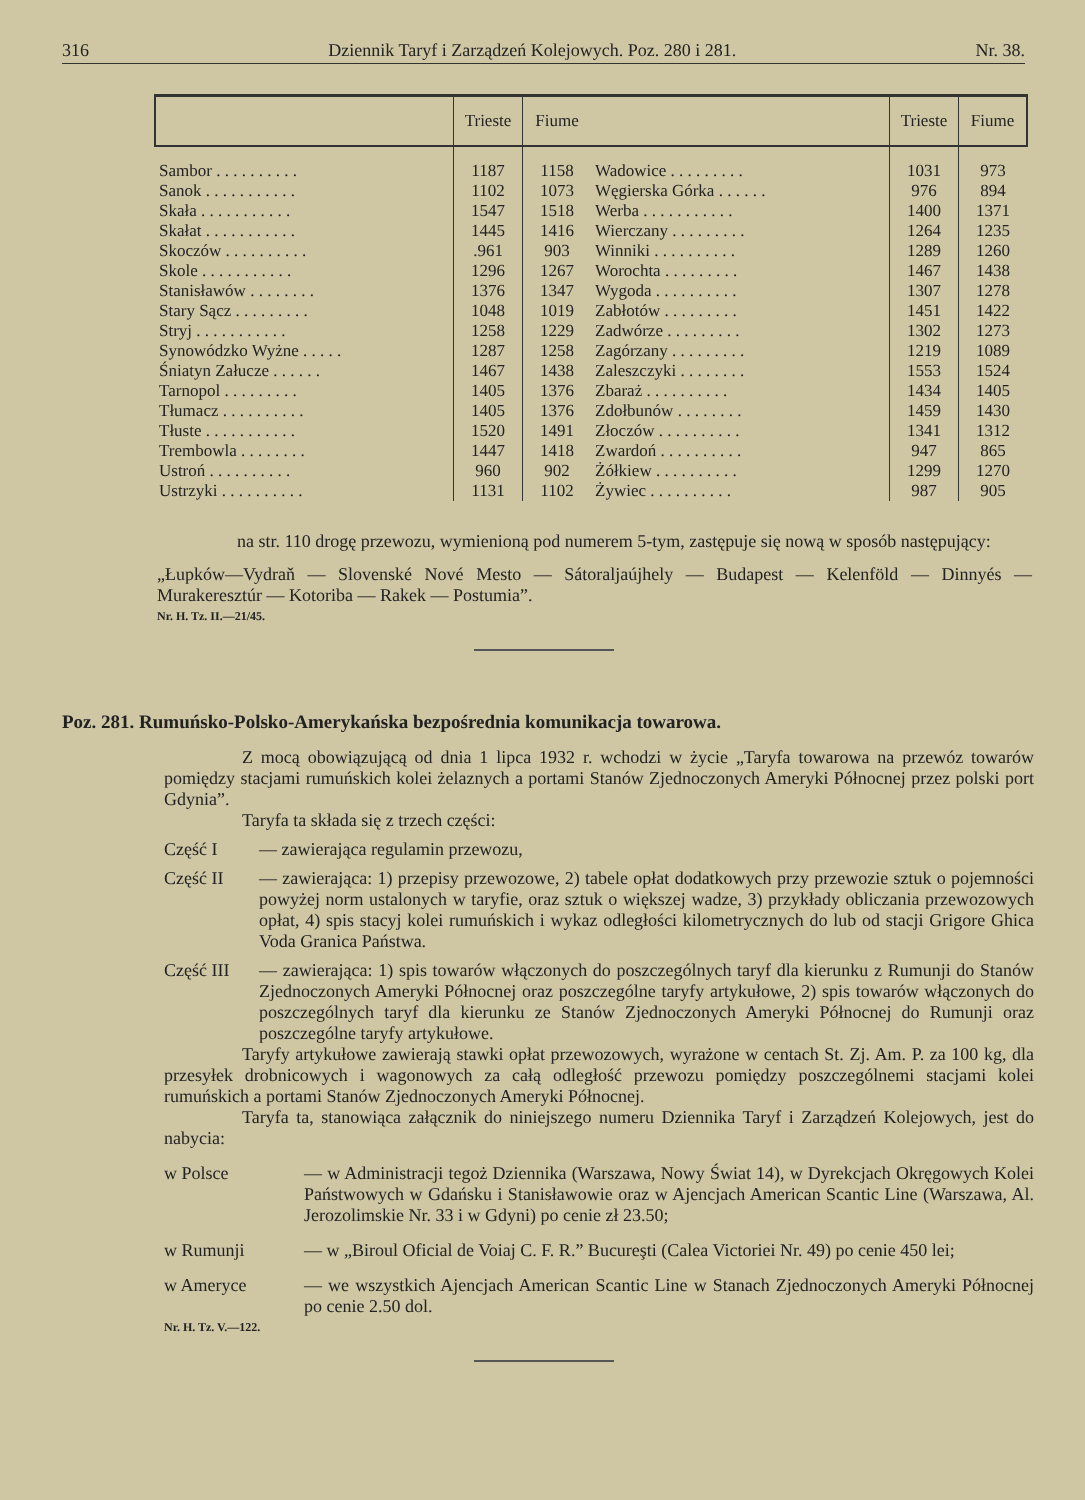316 Dziennik Taryf i Zarządzeń Kolejowych. Poz. 280 i 281. Nr. 38.
| | Trieste | Fiume |
| --- | --- | --- |
| Sambor . . . . . . . . . . | 1187 | 1158 |
| Sanok . . . . . . . . . . . | 1102 | 1073 |
| Skała . . . . . . . . . . . | 1547 | 1518 |
| Skałat . . . . . . . . . . . | 1445 | 1416 |
| Skoczów . . . . . . . . . . | .961 | 903 |
| Skole . . . . . . . . . . . | 1296 | 1267 |
| Stanisławów . . . . . . . . | 1376 | 1347 |
| Stary Sącz . . . . . . . . . | 1048 | 1019 |
| Stryj . . . . . . . . . . . | 1258 | 1229 |
| Synowódzko Wyżne . . . . . | 1287 | 1258 |
| Śniatyn Załucze . . . . . . | 1467 | 1438 |
| Tarnopol . . . . . . . . . | 1405 | 1376 |
| Tłumacz . . . . . . . . . . | 1405 | 1376 |
| Tłuste . . . . . . . . . . . | 1520 | 1491 |
| Trembowla . . . . . . . . | 1447 | 1418 |
| Ustroń . . . . . . . . . . | 960 | 902 |
| Ustrzyki . . . . . . . . . . | 1131 | 1102 |
| | Trieste | Fiume |
| --- | --- | --- |
| Wadowice . . . . . . . . . | 1031 | 973 |
| Węgierska Górka . . . . . . | 976 | 894 |
| Werba . . . . . . . . . . . | 1400 | 1371 |
| Wierczany . . . . . . . . . | 1264 | 1235 |
| Winniki . . . . . . . . . . | 1289 | 1260 |
| Worochta . . . . . . . . . | 1467 | 1438 |
| Wygoda . . . . . . . . . . | 1307 | 1278 |
| Zabłotów . . . . . . . . . | 1451 | 1422 |
| Zadwórze . . . . . . . . . | 1302 | 1273 |
| Zagórzany . . . . . . . . . | 1219 | 1089 |
| Zaleszczyki . . . . . . . . | 1553 | 1524 |
| Zbaraż . . . . . . . . . . | 1434 | 1405 |
| Zdołbunów . . . . . . . . | 1459 | 1430 |
| Złoczów . . . . . . . . . . | 1341 | 1312 |
| Zwardoń . . . . . . . . . . | 947 | 865 |
| Żółkiew . . . . . . . . . . | 1299 | 1270 |
| Żywiec . . . . . . . . . . | 987 | 905 |
na str. 110 drogę przewozu, wymienioną pod numerem 5-tym, zastępuje się nową w sposób następujący:
„Łupków—Vydraň — Slovenské Nové Mesto — Sátoraljaújhely — Budapest — Kelenföld — Dinnyés — Murakeresztúr — Kotoriba — Rakek — Postumia”.
Nr. H. Tz. II.—21/45.
Poz. 281. Rumuńsko-Polsko-Amerykańska bezpośrednia komunikacja towarowa.
Z mocą obowiązującą od dnia 1 lipca 1932 r. wchodzi w życie „Taryfa towarowa na przewóz towarów pomiędzy stacjami rumuńskich kolei żelaznych a portami Stanów Zjednoczonych Ameryki Północnej przez polski port Gdynia”.
Taryfa ta składa się z trzech części:
Część I
— zawierająca regulamin przewozu,
Część II
— zawierająca: 1) przepisy przewozowe, 2) tabele opłat dodatkowych przy przewozie sztuk o pojemności powyżej norm ustalonych w taryfie, oraz sztuk o większej wadze, 3) przykłady obliczania przewozowych opłat, 4) spis stacyj kolei rumuńskich i wykaz odległości kilometrycznych do lub od stacji Grigore Ghica Voda Granica Państwa.
Część III
— zawierająca: 1) spis towarów włączonych do poszczególnych taryf dla kierunku z Rumunji do Stanów Zjednoczonych Ameryki Północnej oraz poszczególne taryfy artykułowe, 2) spis towarów włączonych do poszczególnych taryf dla kierunku ze Stanów Zjednoczonych Ameryki Północnej do Rumunji oraz poszczególne taryfy artykułowe.
Taryfy artykułowe zawierają stawki opłat przewozowych, wyrażone w centach St. Zj. Am. P. za 100 kg, dla przesyłek drobnicowych i wagonowych za całą odległość przewozu pomiędzy poszczególnemi stacjami kolei rumuńskich a portami Stanów Zjednoczonych Ameryki Północnej.
Taryfa ta, stanowiąca załącznik do niniejszego numeru Dziennika Taryf i Zarządzeń Kolejowych, jest do nabycia:
w Polsce
— w Administracji tegoż Dziennika (Warszawa, Nowy Świat 14), w Dyrekcjach Okręgowych Kolei Państwowych w Gdańsku i Stanisławowie oraz w Ajencjach American Scantic Line (Warszawa, Al. Jerozolimskie Nr. 33 i w Gdyni) po cenie zł 23.50;
w Rumunji
— w „Biroul Oficial de Voiaj C. F. R.” Bucureşti (Calea Victoriei Nr. 49) po cenie 450 lei;
w Ameryce
— we wszystkich Ajencjach American Scantic Line w Stanach Zjednoczonych Ameryki Północnej po cenie 2.50 dol.
Nr. H. Tz. V.—122.